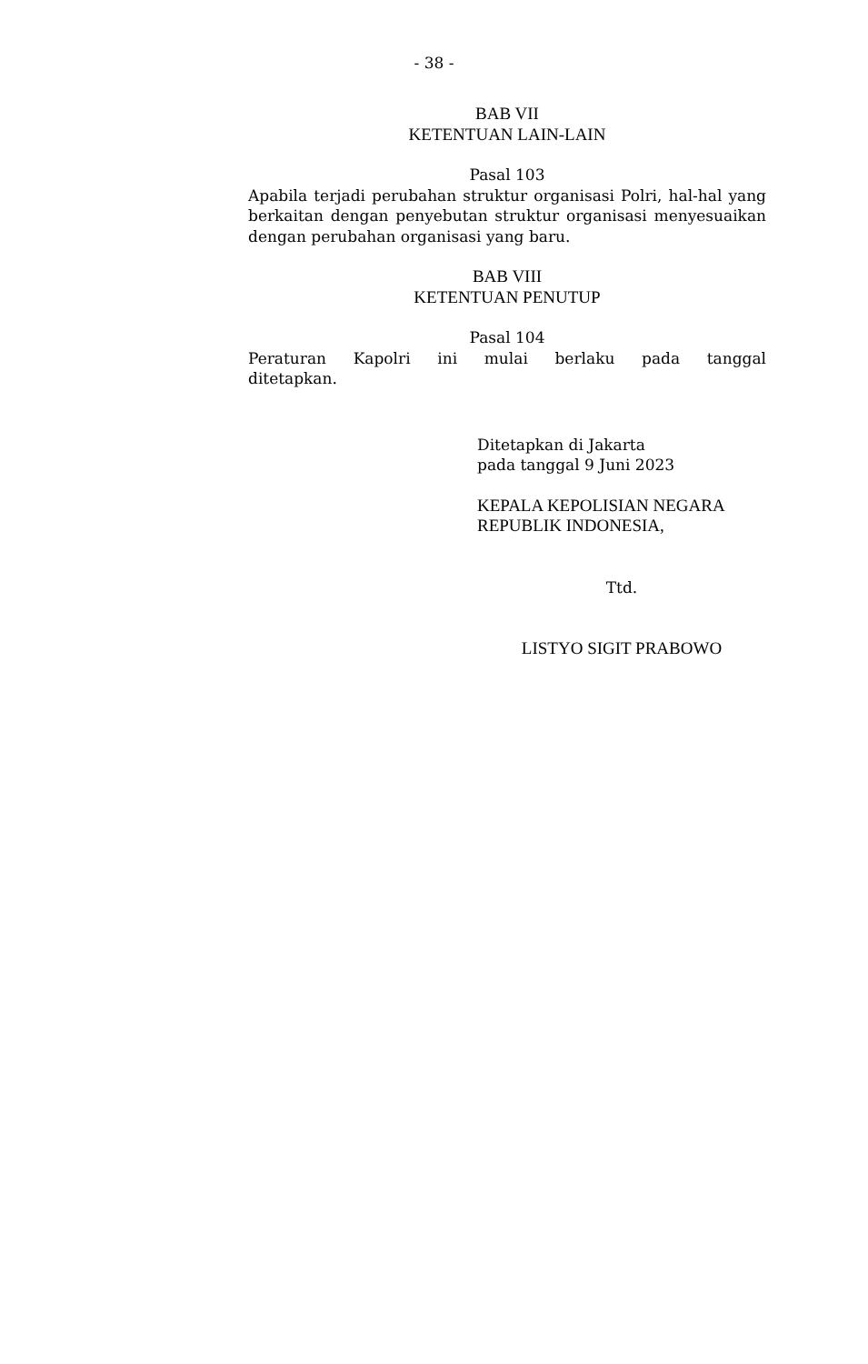- 38 -
BAB VII
KETENTUAN LAIN-LAIN
Pasal 103
Apabila terjadi perubahan struktur organisasi Polri, hal-hal yang berkaitan dengan penyebutan struktur organisasi menyesuaikan dengan perubahan organisasi yang baru.
BAB VIII
KETENTUAN PENUTUP
Pasal 104
Peraturan Kapolri ini mulai berlaku pada tanggal
ditetapkan.
Ditetapkan di Jakarta
pada tanggal 9 Juni 2023
KEPALA KEPOLISIAN NEGARA
REPUBLIK INDONESIA,
Ttd.
LISTYO SIGIT PRABOWO